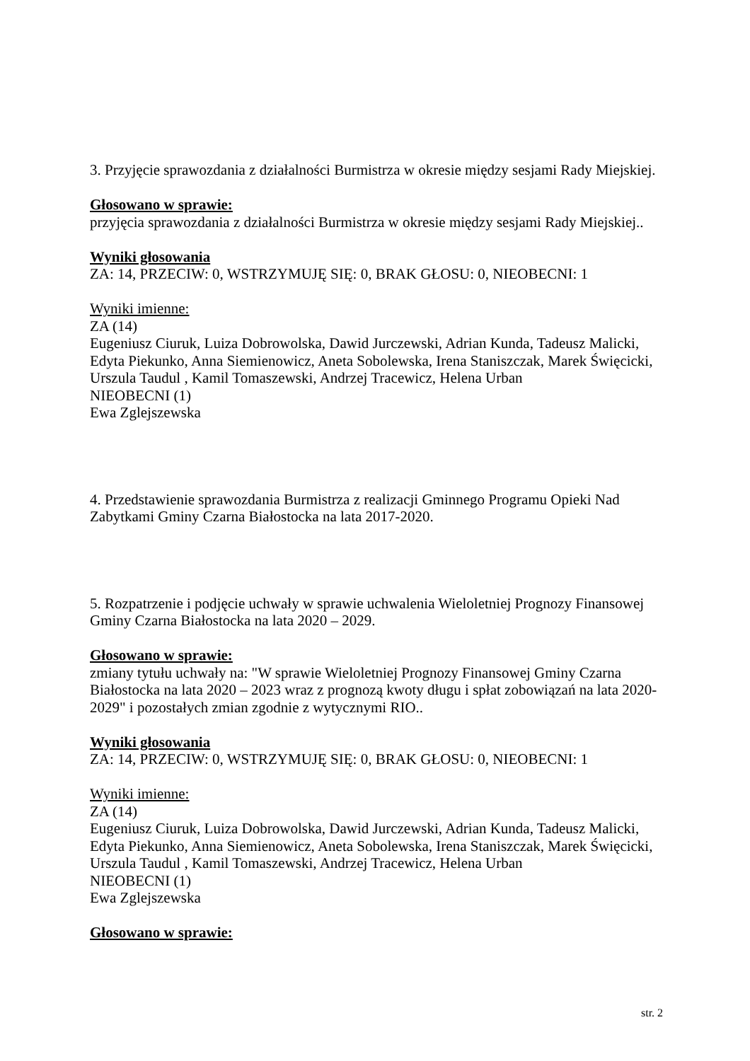3. Przyjęcie sprawozdania z działalności Burmistrza w okresie między sesjami Rady Miejskiej.
Głosowano w sprawie:
przyjęcia sprawozdania z działalności Burmistrza w okresie między sesjami Rady Miejskiej..
Wyniki głosowania
ZA: 14, PRZECIW: 0, WSTRZYMUJĘ SIĘ: 0, BRAK GŁOSU: 0, NIEOBECNI: 1
Wyniki imienne:
ZA (14)
Eugeniusz Ciuruk, Luiza Dobrowolska, Dawid Jurczewski, Adrian Kunda, Tadeusz Malicki, Edyta Piekunko, Anna Siemienowicz, Aneta Sobolewska, Irena Staniszczak, Marek Święcicki, Urszula Taudul , Kamil Tomaszewski, Andrzej Tracewicz, Helena Urban
NIEOBECNI (1)
Ewa Zglejszewska
4. Przedstawienie sprawozdania Burmistrza z realizacji Gminnego Programu Opieki Nad Zabytkami Gminy Czarna Białostocka na lata 2017-2020.
5. Rozpatrzenie i podjęcie uchwały w sprawie uchwalenia Wieloletniej Prognozy Finansowej Gminy Czarna Białostocka na lata 2020 – 2029.
Głosowano w sprawie:
zmiany tytułu uchwały na: "W sprawie Wieloletniej Prognozy Finansowej Gminy Czarna Białostocka na lata 2020 – 2023 wraz z prognozą kwoty długu i spłat zobowiązań na lata 2020-2029" i pozostałych zmian zgodnie z wytycznymi RIO..
Wyniki głosowania
ZA: 14, PRZECIW: 0, WSTRZYMUJĘ SIĘ: 0, BRAK GŁOSU: 0, NIEOBECNI: 1
Wyniki imienne:
ZA (14)
Eugeniusz Ciuruk, Luiza Dobrowolska, Dawid Jurczewski, Adrian Kunda, Tadeusz Malicki, Edyta Piekunko, Anna Siemienowicz, Aneta Sobolewska, Irena Staniszczak, Marek Święcicki, Urszula Taudul , Kamil Tomaszewski, Andrzej Tracewicz, Helena Urban
NIEOBECNI (1)
Ewa Zglejszewska
Głosowano w sprawie:
str. 2